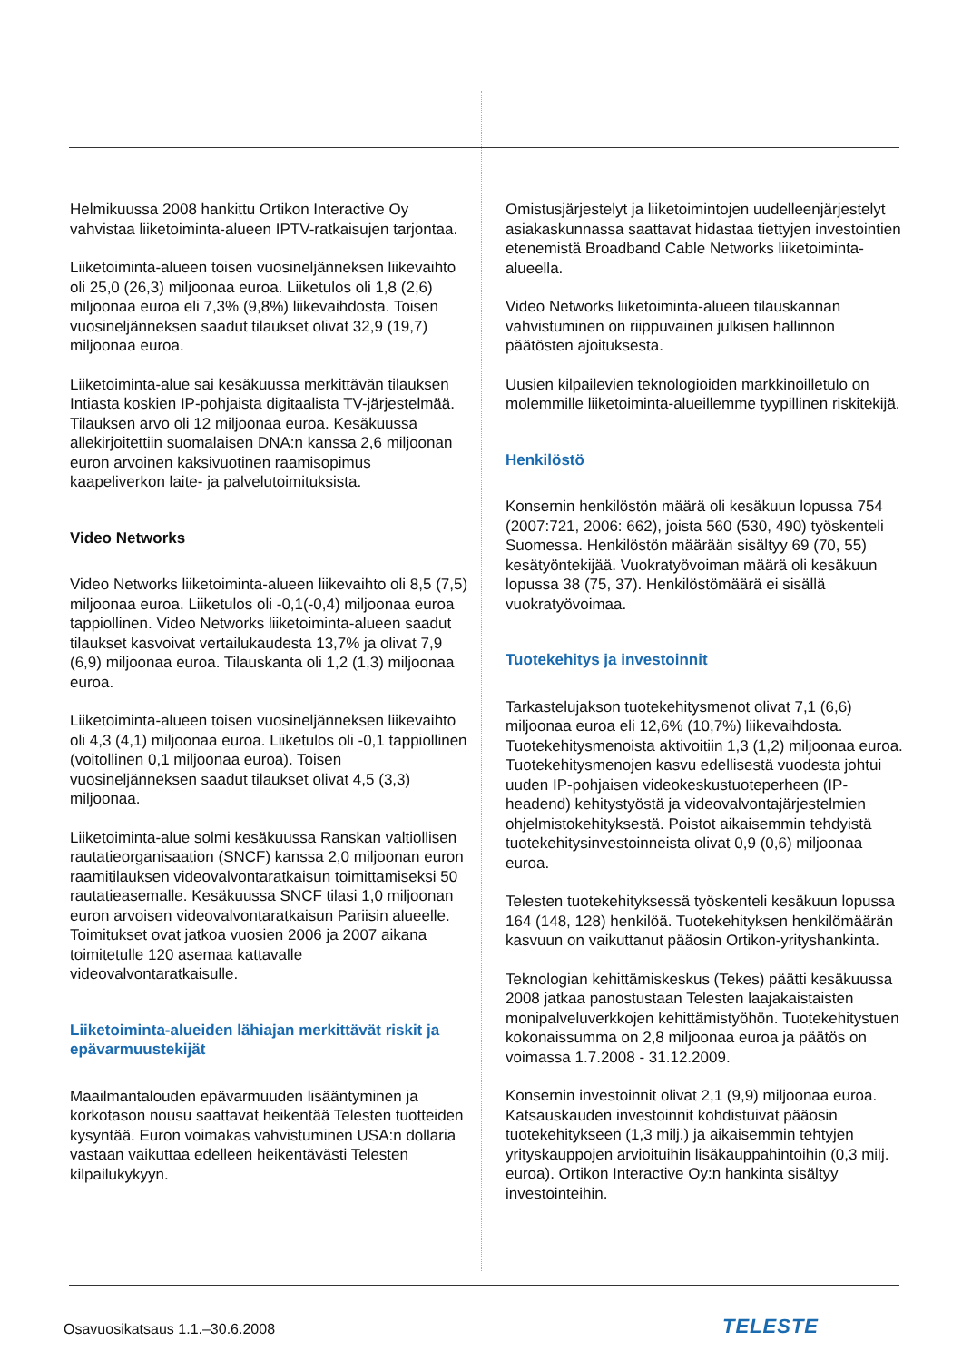Helmikuussa 2008 hankittu Ortikon Interactive Oy vahvistaa liiketoiminta-alueen IPTV-ratkaisujen tarjontaa.
Liiketoiminta-alueen toisen vuosineljänneksen liikevaihto oli 25,0 (26,3) miljoonaa euroa. Liiketulos oli 1,8 (2,6) miljoonaa euroa eli 7,3% (9,8%) liikevaihdosta. Toisen vuosineljänneksen saadut tilaukset olivat 32,9 (19,7) miljoonaa euroa.
Liiketoiminta-alue sai kesäkuussa merkittävän tilauksen Intiasta koskien IP-pohjaista digitaalista TV-järjestelmää. Tilauksen arvo oli 12 miljoonaa euroa. Kesäkuussa allekirjoitettiin suomalaisen DNA:n kanssa 2,6 miljoonan euron arvoinen kaksivuotinen raamisopimus kaapeliverkon laite- ja palvelutoimituksista.
Video Networks
Video Networks liiketoiminta-alueen liikevaihto oli 8,5 (7,5) miljoonaa euroa. Liiketulos oli -0,1(-0,4) miljoonaa euroa tappiollinen. Video Networks liiketoiminta-alueen saadut tilaukset kasvoivat vertailukaudesta 13,7% ja olivat 7,9 (6,9) miljoonaa euroa. Tilauskanta oli 1,2 (1,3) miljoonaa euroa.
Liiketoiminta-alueen toisen vuosineljänneksen liikevaihto oli 4,3 (4,1) miljoonaa euroa. Liiketulos oli -0,1 tappiollinen (voitollinen 0,1 miljoonaa euroa). Toisen vuosineljänneksen saadut tilaukset olivat 4,5 (3,3) miljoonaa.
Liiketoiminta-alue solmi kesäkuussa Ranskan valtiollisen rautatieorganisaation (SNCF) kanssa 2,0 miljoonan euron raamitilauksen videovalvontaratkaisun toimittamiseksi 50 rautatieasemalle. Kesäkuussa SNCF tilasi 1,0 miljoonan euron arvoisen videovalvontaratkaisun Pariisin alueelle. Toimitukset ovat jatkoa vuosien 2006 ja 2007 aikana toimitetulle 120 asemaa kattavalle videovalvontaratkaisulle.
Liiketoiminta-alueiden lähiajan merkittävät riskit ja epävarmuustekijät
Maailmantalouden epävarmuuden lisääntyminen ja korkotason nousu saattavat heikentää Telesten tuotteiden kysyntää. Euron voimakas vahvistuminen USA:n dollaria vastaan vaikuttaa edelleen heikentävästi Telesten kilpailukykyyn.
Omistusjärjestelyt ja liiketoimintojen uudelleenjärjestelyt asiakaskunnassa saattavat hidastaa tiettyjen investointien etenemistä Broadband Cable Networks liiketoiminta-alueella.
Video Networks liiketoiminta-alueen tilauskannan vahvistuminen on riippuvainen julkisen hallinnon päätösten ajoituksesta.
Uusien kilpailevien teknologioiden markkinoilletulo on molemmille liiketoiminta-alueillemme tyypillinen riskitekijä.
Henkilöstö
Konsernin henkilöstön määrä oli kesäkuun lopussa 754 (2007:721, 2006: 662), joista 560 (530, 490) työskenteli Suomessa. Henkilöstön määrään sisältyy 69 (70, 55) kesätyöntekijää. Vuokratyövoiman määrä oli kesäkuun lopussa 38 (75, 37). Henkilöstömäärä ei sisällä vuokratyövoimaa.
Tuotekehitys ja investoinnit
Tarkastelujakson tuotekehitysmenot olivat 7,1 (6,6) miljoonaa euroa eli 12,6% (10,7%) liikevaihdosta. Tuotekehitysmenoista aktivoitiin 1,3 (1,2) miljoonaa euroa. Tuotekehitysmenojen kasvu edellisestä vuodesta johtui uuden IP-pohjaisen videokeskustuoteperheen (IP-headend) kehitystyöstä ja videovalvontajärjestelmien ohjelmistokehityksestä. Poistot aikaisemmin tehdyistä tuotekehitysinvestoinneista olivat 0,9 (0,6) miljoonaa euroa.
Telesten tuotekehityksessä työskenteli kesäkuun lopussa 164 (148, 128) henkilöä. Tuotekehityksen henkilömäärän kasvuun on vaikuttanut pääosin Ortikon-yrityshankinta.
Teknologian kehittämiskeskus (Tekes) päätti kesäkuussa 2008 jatkaa panostustaan Telesten laajakaistaisten monipalveluverkkojen kehittämistyöhön. Tuotekehitystuen kokonaissumma on 2,8 miljoonaa euroa ja päätös on voimassa 1.7.2008 - 31.12.2009.
Konsernin investoinnit olivat 2,1 (9,9) miljoonaa euroa. Katsauskauden investoinnit kohdistuivat pääosin tuotekehitykseen (1,3 milj.) ja aikaisemmin tehtyjen yrityskauppojen arvioituihin lisäkauppahintoihin (0,3 milj. euroa). Ortikon Interactive Oy:n hankinta sisältyy investointeihin.
Osavuosikatsaus 1.1.–30.6.2008 TELESTE